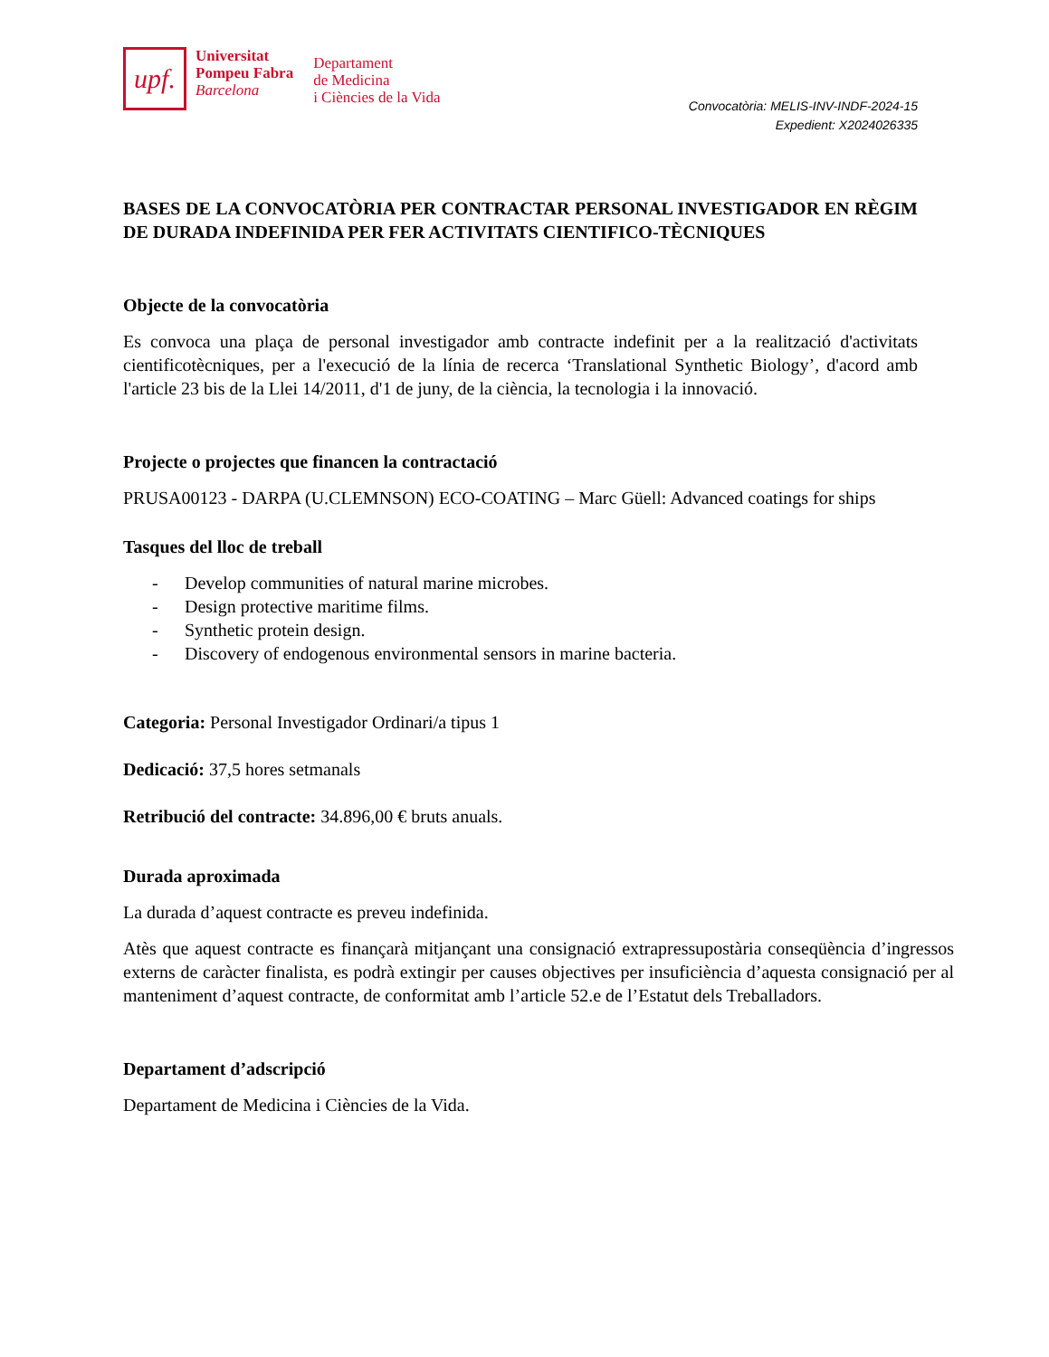upf.
Universitat
Pompeu Fabra
Barcelona
Departament
de Medicina
i Ciències de la Vida
Convocatòria: MELIS-INV-INDF-2024-15
Expedient: X2024026335
BASES DE LA CONVOCATÒRIA PER CONTRACTAR PERSONAL INVESTIGADOR EN RÈGIM DE DURADA INDEFINIDA PER FER ACTIVITATS CIENTIFICO-TÈCNIQUES
Objecte de la convocatòria
Es convoca una plaça de personal investigador amb contracte indefinit per a la realització d'activitats cientificotècniques, per a l'execució de la línia de recerca ‘Translational Synthetic Biology’, d'acord amb l'article 23 bis de la Llei 14/2011, d'1 de juny, de la ciència, la tecnologia i la innovació.
Projecte o projectes que financen la contractació
PRUSA00123 - DARPA (U.CLEMNSON) ECO-COATING – Marc Güell: Advanced coatings for ships
Tasques del lloc de treball
- Develop communities of natural marine microbes.
- Design protective maritime films.
- Synthetic protein design.
- Discovery of endogenous environmental sensors in marine bacteria.
Categoria: Personal Investigador Ordinari/a tipus 1
Dedicació: 37,5 hores setmanals
Retribució del contracte: 34.896,00 € bruts anuals.
Durada aproximada
La durada d’aquest contracte es preveu indefinida.
Atès que aquest contracte es finançarà mitjançant una consignació extrapressupostària conseqüència d’ingressos externs de caràcter finalista, es podrà extingir per causes objectives per insuficiència d’aquesta consignació per al manteniment d’aquest contracte, de conformitat amb l’article 52.e de l’Estatut dels Treballadors.
Departament d’adscripció
Departament de Medicina i Ciències de la Vida.